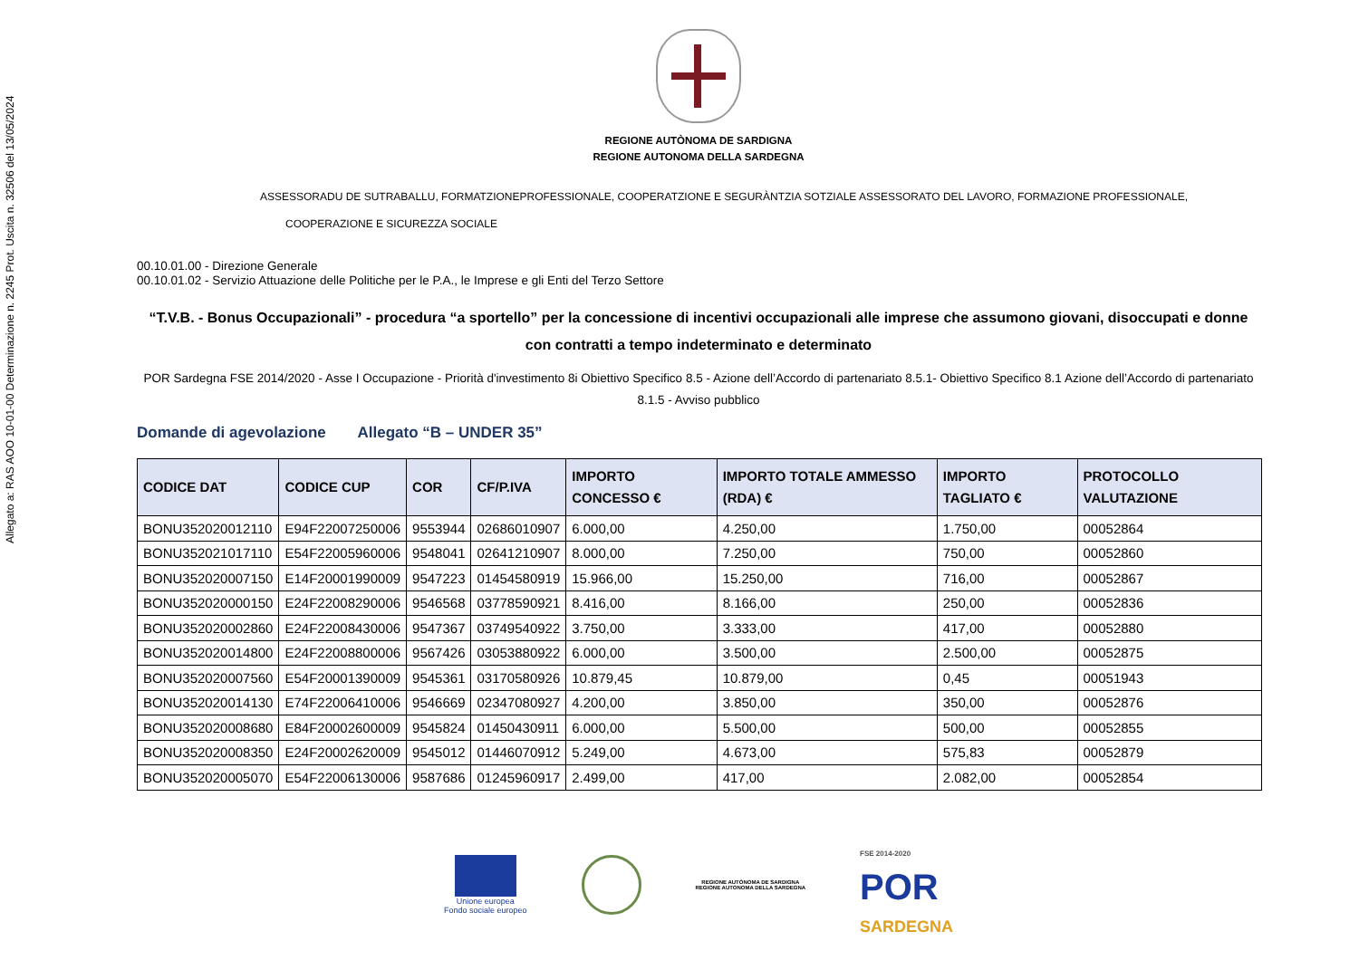Allegato a: RAS AOO 10-01-00 Determinazione n. 2245 Prot. Uscita n. 32506 del 13/05/2024
REGIONE AUTÒNOMA DE SARDIGNA
REGIONE AUTONOMA DELLA SARDEGNA
ASSESSORADU DE SUTRABALLU, FORMATZIONEPROFESSIONALE, COOPERATZIONE E SEGURÀNTZIA SOTZIALE ASSESSORATO DEL LAVORO, FORMAZIONE PROFESSIONALE,
COOPERAZIONE E SICUREZZA SOCIALE
00.10.01.00 - Direzione Generale
00.10.01.02 - Servizio Attuazione delle Politiche per le P.A., le Imprese e gli Enti del Terzo Settore
“T.V.B. - Bonus Occupazionali” - procedura “a sportello” per la concessione di incentivi occupazionali alle imprese che assumono giovani, disoccupati e donne con contratti a tempo indeterminato e determinato
POR Sardegna FSE 2014/2020 - Asse I Occupazione - Priorità d'investimento 8i Obiettivo Specifico 8.5 - Azione dell’Accordo di partenariato 8.5.1- Obiettivo Specifico 8.1 Azione dell’Accordo di partenariato 8.1.5 - Avviso pubblico
Domande di agevolazione Allegato “B – UNDER 35”
| CODICE DAT | CODICE CUP | COR | CF/P.IVA | IMPORTO CONCESSO € | IMPORTO TOTALE AMMESSO (RDA) € | IMPORTO TAGLIATO € | PROTOCOLLO VALUTAZIONE |
| --- | --- | --- | --- | --- | --- | --- | --- |
| BONU352020012110 | E94F22007250006 | 9553944 | 02686010907 | 6.000,00 | 4.250,00 | 1.750,00 | 00052864 |
| BONU352021017110 | E54F22005960006 | 9548041 | 02641210907 | 8.000,00 | 7.250,00 | 750,00 | 00052860 |
| BONU352020007150 | E14F20001990009 | 9547223 | 01454580919 | 15.966,00 | 15.250,00 | 716,00 | 00052867 |
| BONU352020000150 | E24F22008290006 | 9546568 | 03778590921 | 8.416,00 | 8.166,00 | 250,00 | 00052836 |
| BONU352020002860 | E24F22008430006 | 9547367 | 03749540922 | 3.750,00 | 3.333,00 | 417,00 | 00052880 |
| BONU352020014800 | E24F22008800006 | 9567426 | 03053880922 | 6.000,00 | 3.500,00 | 2.500,00 | 00052875 |
| BONU352020007560 | E54F20001390009 | 9545361 | 03170580926 | 10.879,45 | 10.879,00 | 0,45 | 00051943 |
| BONU352020014130 | E74F22006410006 | 9546669 | 02347080927 | 4.200,00 | 3.850,00 | 350,00 | 00052876 |
| BONU352020008680 | E84F20002600009 | 9545824 | 01450430911 | 6.000,00 | 5.500,00 | 500,00 | 00052855 |
| BONU352020008350 | E24F20002620009 | 9545012 | 01446070912 | 5.249,00 | 4.673,00 | 575,83 | 00052879 |
| BONU352020005070 | E54F22006130006 | 9587686 | 01245960917 | 2.499,00 | 417,00 | 2.082,00 | 00052854 |
Unione europea
Fondo sociale europeo
REGIONE AUTÒNOMA DE SARDIGNA
REGIONE AUTONOMA DELLA SARDEGNA
FSE 2014-2020
POR
SARDEGNA